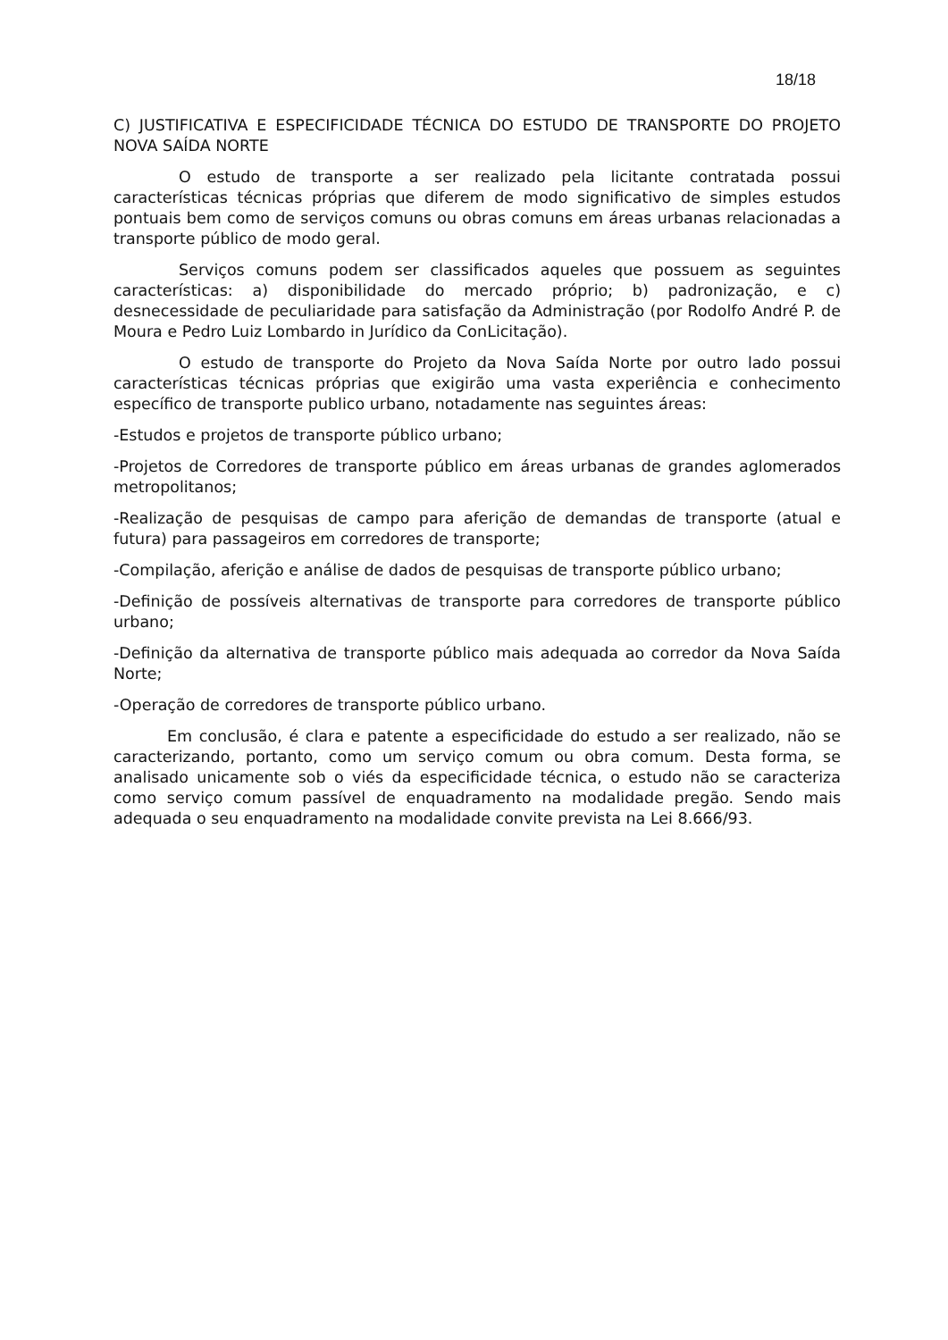18/18
C) JUSTIFICATIVA E ESPECIFICIDADE TÉCNICA DO ESTUDO DE TRANSPORTE DO PROJETO NOVA SAÍDA NORTE
O estudo de transporte a ser realizado pela licitante contratada possui características técnicas próprias que diferem de modo significativo de simples estudos pontuais bem como de serviços comuns ou obras comuns em áreas urbanas relacionadas a transporte público de modo geral.
Serviços comuns podem ser classificados aqueles que possuem as seguintes características: a) disponibilidade do mercado próprio; b) padronização, e c) desnecessidade de peculiaridade para satisfação da Administração (por Rodolfo André P. de Moura e Pedro Luiz Lombardo in Jurídico da ConLicitação).
O estudo de transporte do Projeto da Nova Saída Norte por outro lado possui características técnicas próprias que exigirão uma vasta experiência e conhecimento específico de transporte publico urbano, notadamente nas seguintes áreas:
-Estudos e projetos de transporte público urbano;
-Projetos de Corredores de transporte público em áreas urbanas de grandes aglomerados metropolitanos;
-Realização de pesquisas de campo para aferição de demandas de transporte (atual e futura) para passageiros em corredores de transporte;
-Compilação, aferição e análise de dados de pesquisas de transporte público urbano;
-Definição de possíveis alternativas de transporte para corredores de transporte público urbano;
-Definição da alternativa de transporte público mais adequada ao corredor da Nova Saída Norte;
-Operação de corredores de transporte público urbano.
Em conclusão, é clara e patente a especificidade do estudo a ser realizado, não se caracterizando, portanto, como um serviço comum ou obra comum. Desta forma, se analisado unicamente sob o viés da especificidade técnica, o estudo não se caracteriza como serviço comum passível de enquadramento na modalidade pregão. Sendo mais adequada o seu enquadramento na modalidade convite prevista na Lei 8.666/93.